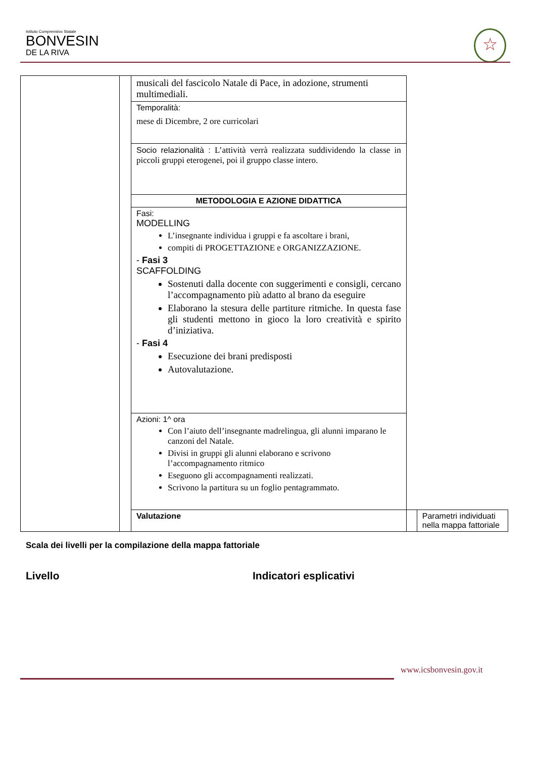Istituto Comprensivo Statale
BONVESIN
DE LA RIVA
☆
| | | musicali del fascicolo Natale di Pace, in adozione, strumenti multimediali. | | |
| | | Temporalità: mese di Dicembre, 2 ore curricolari | | |
| | | Socio relazionalità : L’attività verrà realizzata suddividendo la classe in piccoli gruppi eterogenei, poi il gruppo classe intero. | | |
| | | METODOLOGIA E AZIONE DIDATTICA | | |
| | | Fasi: MODELLING L’insegnante individua i gruppi e fa ascoltare i brani, compiti di PROGETTAZIONE e ORGANIZZAZIONE. - Fasi 3 SCAFFOLDING Sostenuti dalla docente con suggerimenti e consigli, cercano l’accompagnamento più adatto al brano da eseguire Elaborano la stesura delle partiture ritmiche. In questa fase gli studenti mettono in gioco la loro creatività e spirito d’iniziativa. - Fasi 4 Esecuzione dei brani predisposti Autovalutazione. | | |
| | | Azioni: 1^ ora Con l’aiuto dell’insegnante madrelingua, gli alunni imparano le canzoni del Natale. Divisi in gruppi gli alunni elaborano e scrivono l’accompagnamento ritmico Eseguono gli accompagnamenti realizzati. Scrivono la partitura su un foglio pentagrammato. | | |
| | | Valutazione | | Parametri individuati nella mappa fattoriale |
Scala dei livelli per la compilazione della mappa fattoriale
Livello Indicatori esplicativi
www.icsbonvesin.gov.it